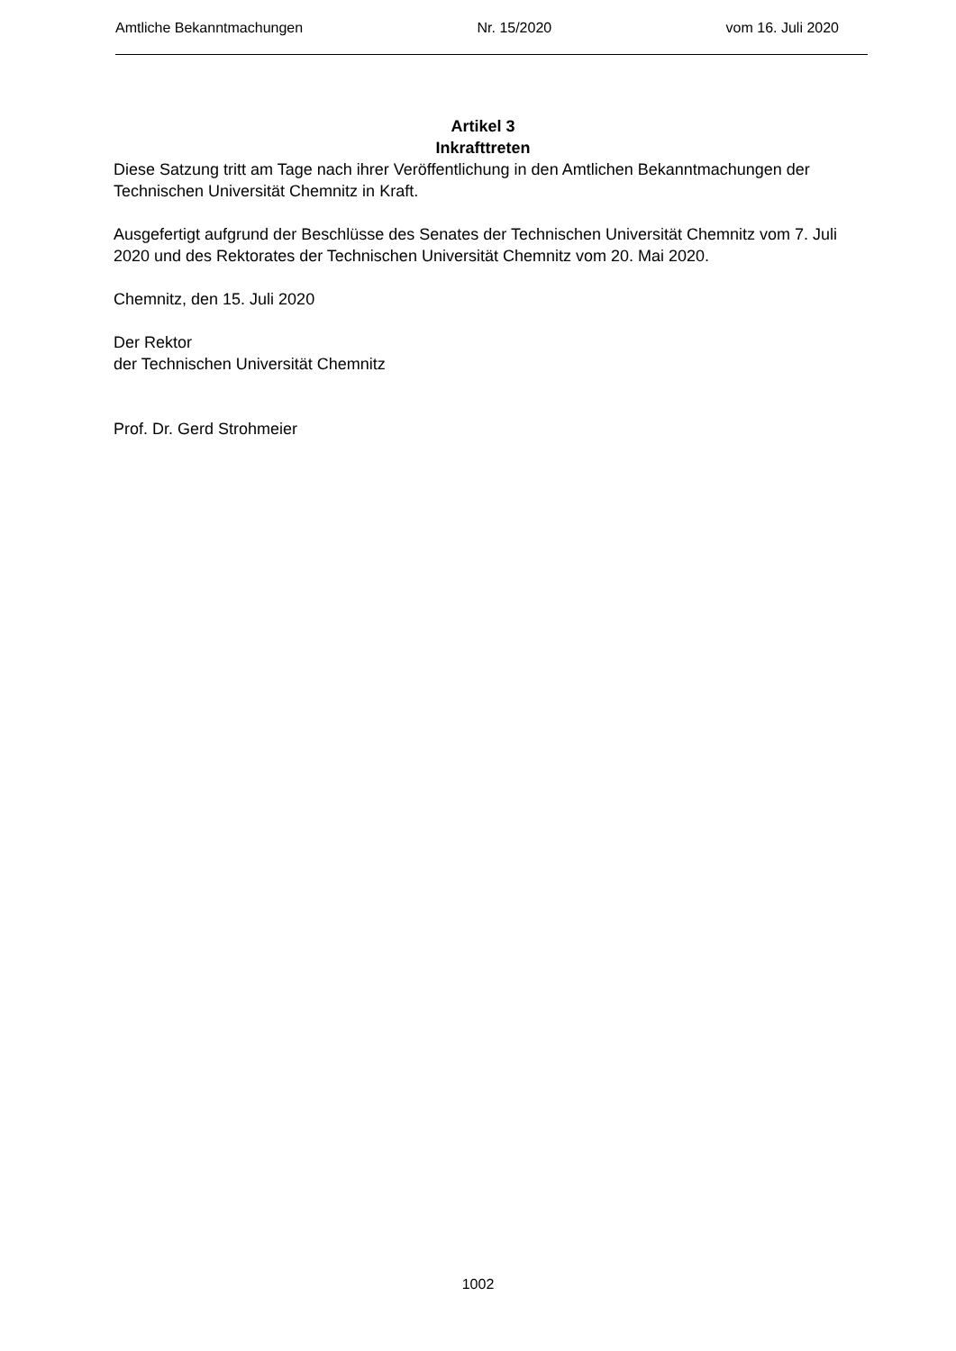Amtliche Bekanntmachungen Nr. 15/2020 vom 16. Juli 2020
Artikel 3
Inkrafttreten
Diese Satzung tritt am Tage nach ihrer Veröffentlichung in den Amtlichen Bekanntmachungen der Technischen Universität Chemnitz in Kraft.
Ausgefertigt aufgrund der Beschlüsse des Senates der Technischen Universität Chemnitz vom 7. Juli 2020 und des Rektorates der Technischen Universität Chemnitz vom 20. Mai 2020.
Chemnitz, den 15. Juli 2020
Der Rektor
der Technischen Universität Chemnitz
Prof. Dr. Gerd Strohmeier
1002